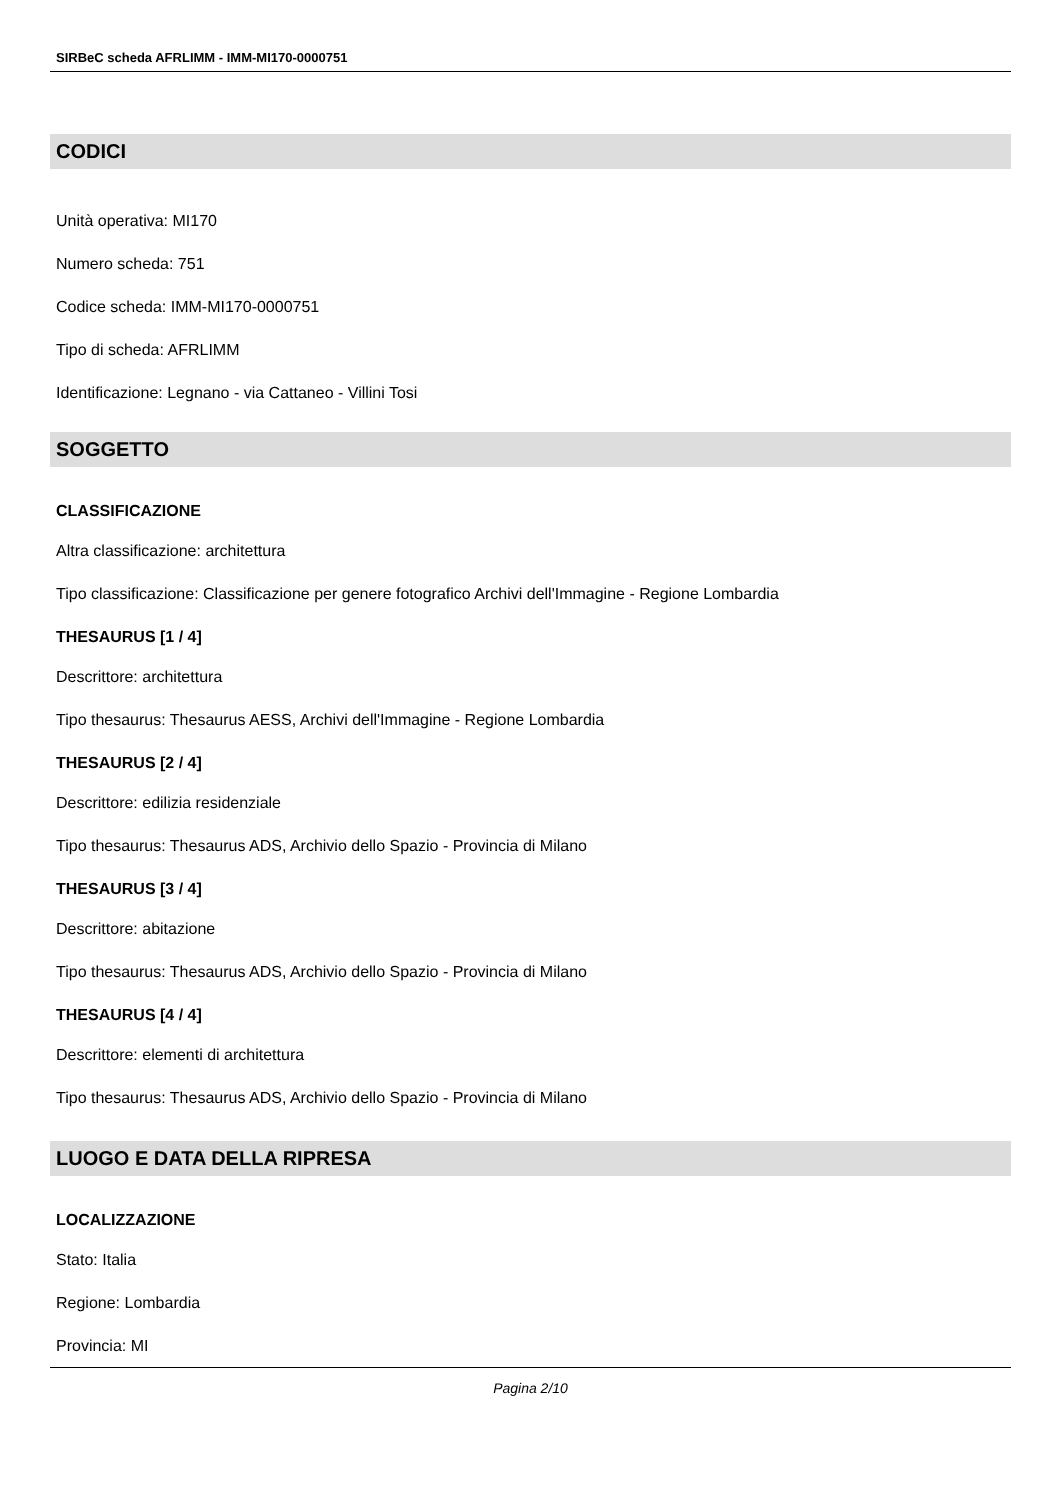SIRBeC scheda AFRLIMM - IMM-MI170-0000751
CODICI
Unità operativa: MI170
Numero scheda: 751
Codice scheda: IMM-MI170-0000751
Tipo di scheda: AFRLIMM
Identificazione: Legnano - via Cattaneo - Villini Tosi
SOGGETTO
CLASSIFICAZIONE
Altra classificazione: architettura
Tipo classificazione: Classificazione per genere fotografico Archivi dell'Immagine - Regione Lombardia
THESAURUS [1 / 4]
Descrittore: architettura
Tipo thesaurus: Thesaurus AESS, Archivi dell'Immagine - Regione Lombardia
THESAURUS [2 / 4]
Descrittore: edilizia residenziale
Tipo thesaurus: Thesaurus ADS, Archivio dello Spazio - Provincia di Milano
THESAURUS [3 / 4]
Descrittore: abitazione
Tipo thesaurus: Thesaurus ADS, Archivio dello Spazio - Provincia di Milano
THESAURUS [4 / 4]
Descrittore: elementi di architettura
Tipo thesaurus: Thesaurus ADS, Archivio dello Spazio - Provincia di Milano
LUOGO E DATA DELLA RIPRESA
LOCALIZZAZIONE
Stato: Italia
Regione: Lombardia
Provincia: MI
Pagina 2/10